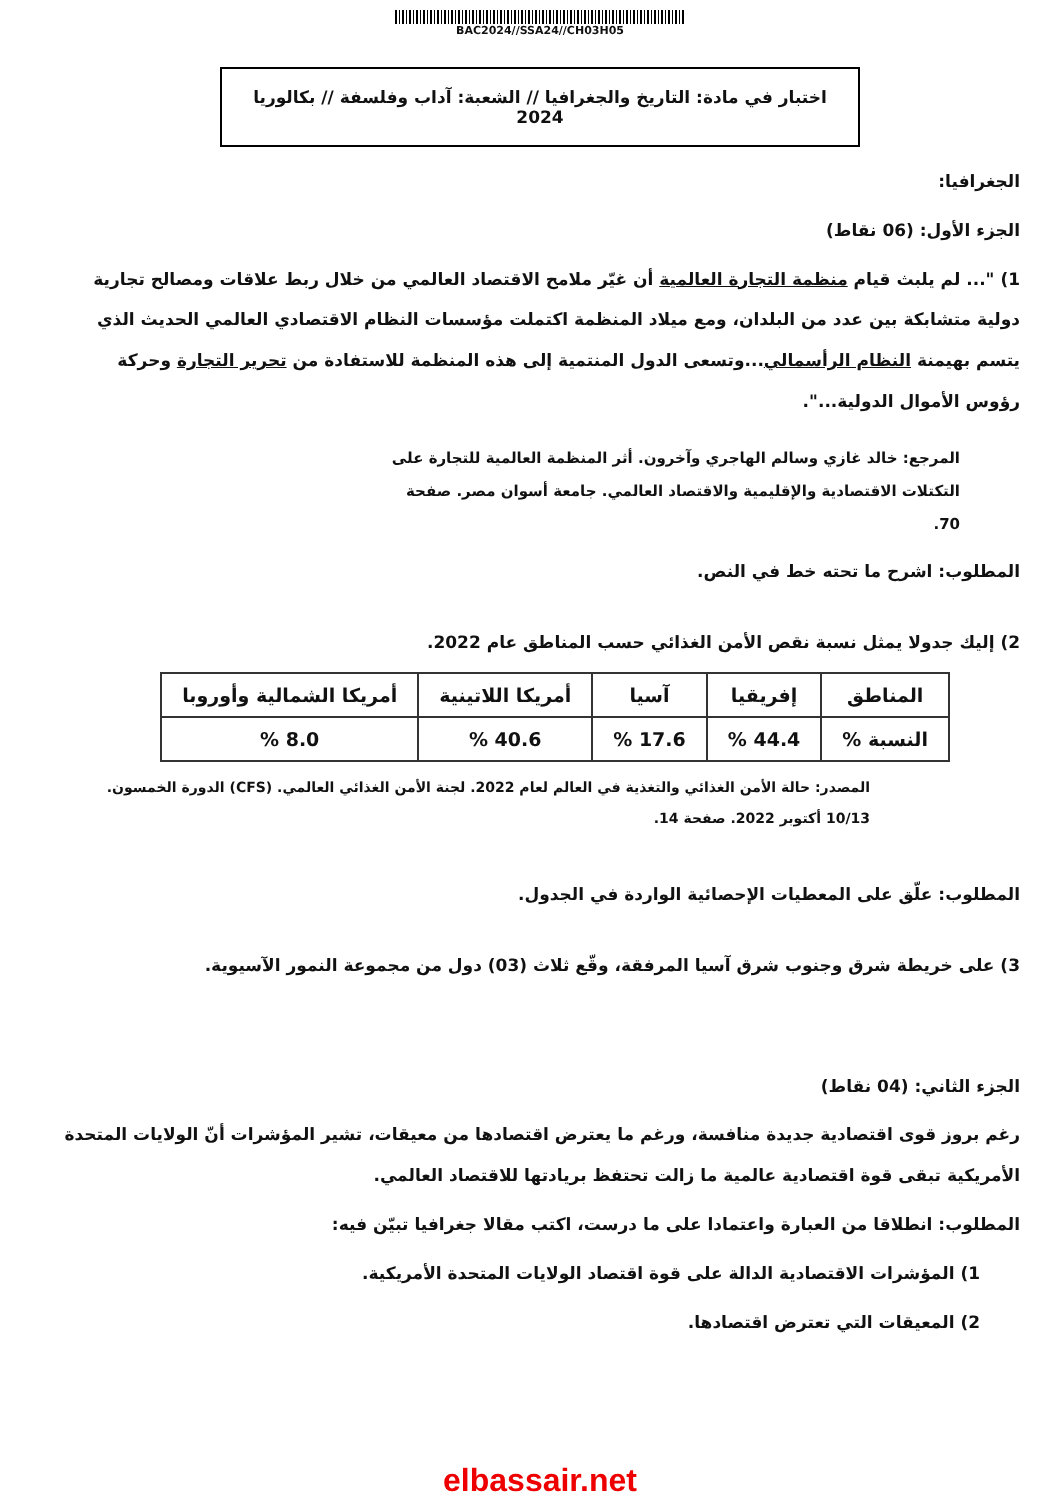BAC2024//SSA24//CH03H05
اختبار في مادة: التاريخ والجغرافيا // الشعبة: آداب وفلسفة // بكالوريا 2024
الجغرافيا:
الجزء الأول: (06 نقاط)
1) "... لم يلبث قيام منظمة التجارة العالمية أن غيّر ملامح الاقتصاد العالمي من خلال ربط علاقات ومصالح تجارية دولية متشابكة بين عدد من البلدان، ومع ميلاد المنظمة اكتملت مؤسسات النظام الاقتصادي العالمي الحديث الذي يتسم بهيمنة النظام الرأسمالي...وتسعى الدول المنتمية إلى هذه المنظمة للاستفادة من تحرير التجارة وحركة رؤوس الأموال الدولية...".
المرجع: خالد غازي وسالم الهاجري وآخرون. أثر المنظمة العالمية للتجارة على التكتلات الاقتصادية والإقليمية والاقتصاد العالمي. جامعة أسوان مصر. صفحة 70.
المطلوب: اشرح ما تحته خط في النص.
2) إليك جدولا يمثل نسبة نقص الأمن الغذائي حسب المناطق عام 2022.
| المناطق | إفريقيا | آسيا | أمريكا اللاتينية | أمريكا الشمالية وأوروبا |
| النسبة % | 44.4 % | 17.6 % | 40.6 % | 8.0 % |
المصدر: حالة الأمن الغذائي والتغذية في العالم لعام 2022. لجنة الأمن الغذائي العالمي. (CFS) الدورة الخمسون. 10/13 أكتوبر 2022. صفحة 14.
المطلوب: علّق على المعطيات الإحصائية الواردة في الجدول.
3) على خريطة شرق وجنوب شرق آسيا المرفقة، وقّع ثلاث (03) دول من مجموعة النمور الآسيوية.
الجزء الثاني: (04 نقاط)
رغم بروز قوى اقتصادية جديدة منافسة، ورغم ما يعترض اقتصادها من معيقات، تشير المؤشرات أنّ الولايات المتحدة الأمريكية تبقى قوة اقتصادية عالمية ما زالت تحتفظ بريادتها للاقتصاد العالمي.
المطلوب: انطلاقا من العبارة واعتمادا على ما درست، اكتب مقالا جغرافيا تبيّن فيه:
1) المؤشرات الاقتصادية الدالة على قوة اقتصاد الولايات المتحدة الأمريكية.
2) المعيقات التي تعترض اقتصادها.
elbassair.net